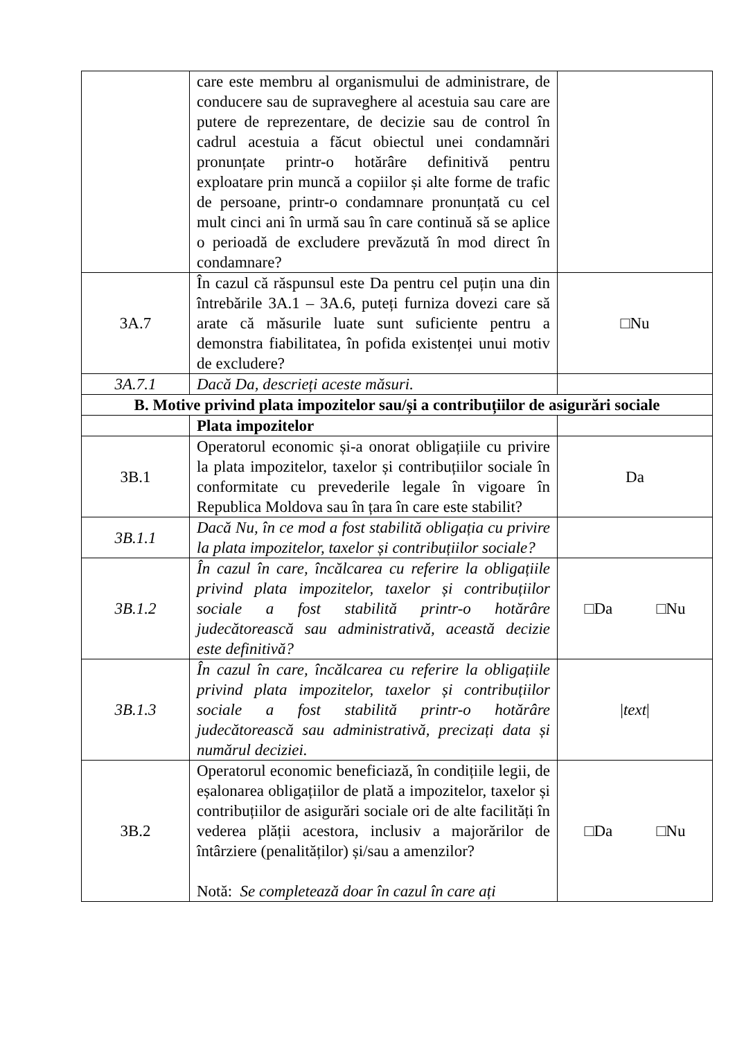| | care este membru al organismului de administrare, de conducere sau de supraveghere al acestuia sau care are putere de reprezentare, de decizie sau de control în cadrul acestuia a făcut obiectul unei condamnări pronunțate printr-o hotărâre definitivă pentru exploatare prin muncă a copiilor și alte forme de trafic de persoane, printr-o condamnare pronunțată cu cel mult cinci ani în urmă sau în care continuă să se aplice o perioadă de excludere prevăzută în mod direct în condamnare? | |
| 3A.7 | În cazul că răspunsul este Da pentru cel puțin una din întrebările 3A.1 – 3A.6, puteți furniza dovezi care să arate că măsurile luate sunt suficiente pentru a demonstra fiabilitatea, în pofida existenței unui motiv de excludere? | □Nu |
| 3A.7.1 | Dacă Da, descrieți aceste măsuri. | |
| B. Motive privind plata impozitelor sau/și a contribuțiilor de asigurări sociale | | |
| | Plata impozitelor | |
| 3B.1 | Operatorul economic și-a onorat obligațiile cu privire la plata impozitelor, taxelor și contribuțiilor sociale în conformitate cu prevederile legale în vigoare în Republica Moldova sau în țara în care este stabilit? | Da |
| 3B.1.1 | Dacă Nu, în ce mod a fost stabilită obligația cu privire la plata impozitelor, taxelor și contribuțiilor sociale? | |
| 3B.1.2 | În cazul în care, încălcarea cu referire la obligațiile privind plata impozitelor, taxelor și contribuțiilor sociale a fost stabilită printr-o hotărâre judecătorească sau administrativă, această decizie este definitivă? | □Da □Nu |
| 3B.1.3 | În cazul în care, încălcarea cu referire la obligațiile privind plata impozitelor, taxelor și contribuțiilor sociale a fost stabilită printr-o hotărâre judecătorească sau administrativă, precizați data și numărul deciziei. | / text / |
| 3B.2 | Operatorul economic beneficiază, în condițiile legii, de eșalonarea obligațiilor de plată a impozitelor, taxelor și contribuțiilor de asigurări sociale ori de alte facilități în vederea plății acestora, inclusiv a majorărilor de întârziere (penalităților) și/sau a amenzilor? Notă: Se completează doar în cazul în care ați | □Da □Nu |